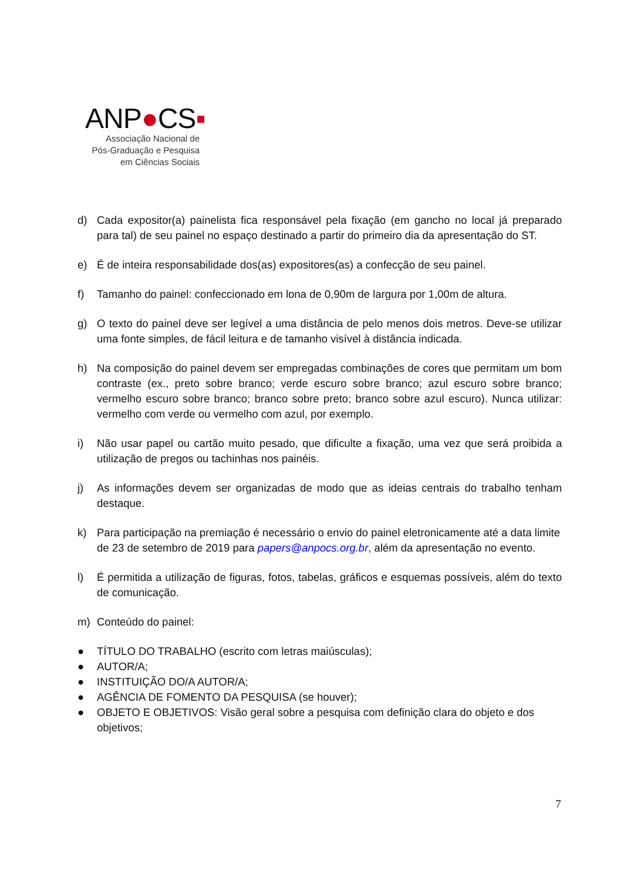ANP●CS▪
Associação Nacional de
Pós-Graduação e Pesquisa
em Ciências Sociais
d) Cada expositor(a) painelista fica responsável pela fixação (em gancho no local já preparado para tal) de seu painel no espaço destinado a partir do primeiro dia da apresentação do ST.
e) É de inteira responsabilidade dos(as) expositores(as) a confecção de seu painel.
f) Tamanho do painel: confeccionado em lona de 0,90m de largura por 1,00m de altura.
g) O texto do painel deve ser legível a uma distância de pelo menos dois metros. Deve-se utilizar uma fonte simples, de fácil leitura e de tamanho visível à distância indicada.
h) Na composição do painel devem ser empregadas combinações de cores que permitam um bom contraste (ex., preto sobre branco; verde escuro sobre branco; azul escuro sobre branco; vermelho escuro sobre branco; branco sobre preto; branco sobre azul escuro). Nunca utilizar: vermelho com verde ou vermelho com azul, por exemplo.
i) Não usar papel ou cartão muito pesado, que dificulte a fixação, uma vez que será proibida a utilização de pregos ou tachinhas nos painéis.
j) As informações devem ser organizadas de modo que as ideias centrais do trabalho tenham destaque.
k) Para participação na premiação é necessário o envio do painel eletronicamente até a data limite de 23 de setembro de 2019 para papers@anpocs.org.br, além da apresentação no evento.
l) É permitida a utilização de figuras, fotos, tabelas, gráficos e esquemas possíveis, além do texto de comunicação.
m) Conteúdo do painel:
● TÍTULO DO TRABALHO (escrito com letras maiúsculas);
● AUTOR/A;
● INSTITUIÇÃO DO/A AUTOR/A;
● AGÊNCIA DE FOMENTO DA PESQUISA (se houver);
● OBJETO E OBJETIVOS: Visão geral sobre a pesquisa com definição clara do objeto e dos objetivos;
7